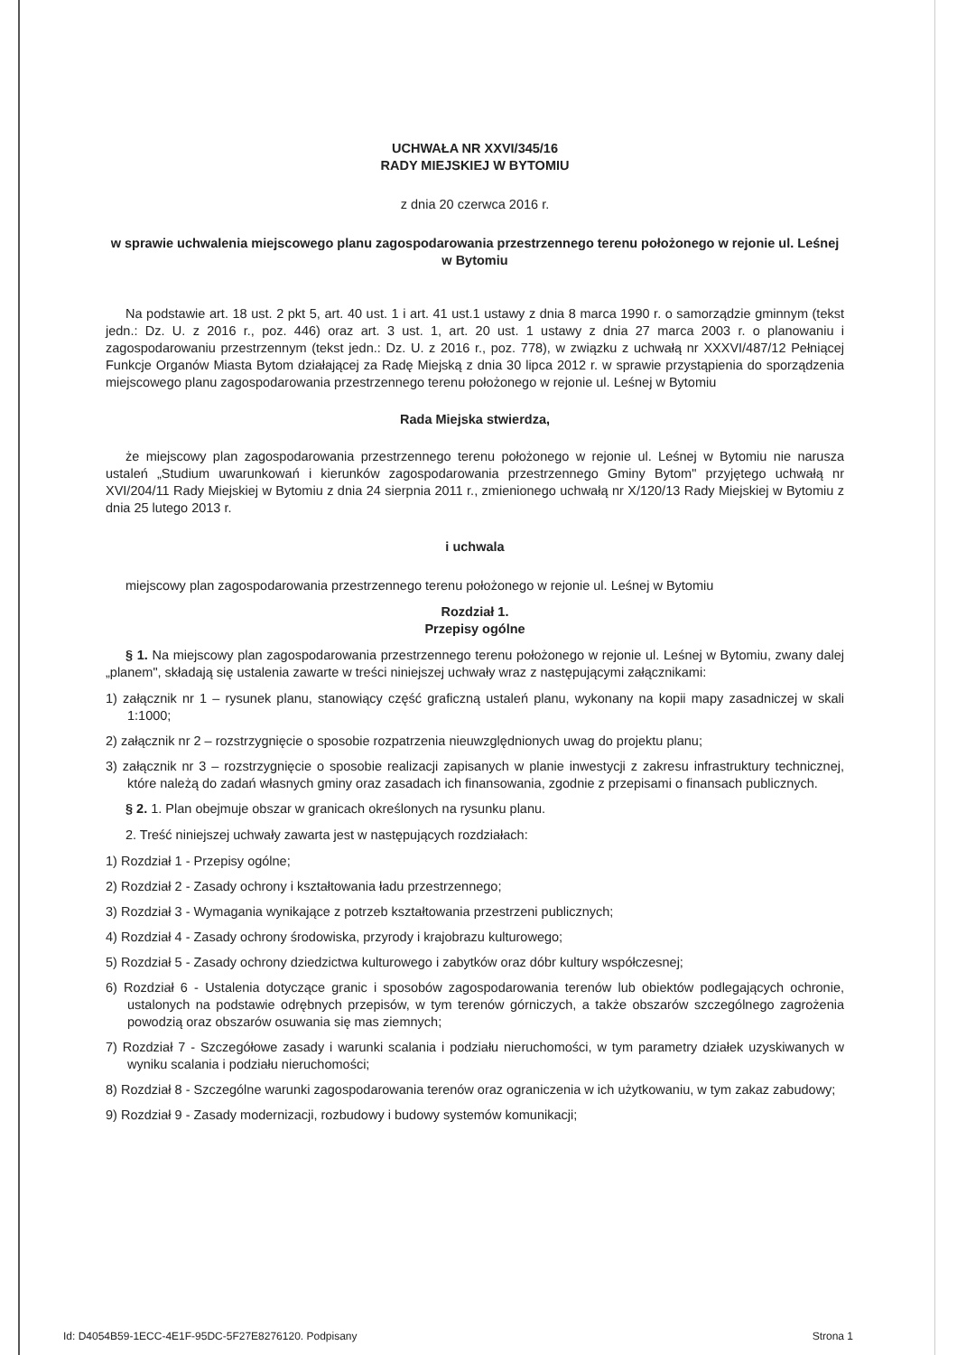UCHWAŁA NR XXVI/345/16
RADY MIEJSKIEJ W BYTOMIU
z dnia 20 czerwca 2016 r.
w sprawie uchwalenia miejscowego planu zagospodarowania przestrzennego terenu położonego w rejonie ul. Leśnej w Bytomiu
Na podstawie art. 18 ust. 2 pkt 5, art. 40 ust. 1 i art. 41 ust.1 ustawy z dnia 8 marca 1990 r. o samorządzie gminnym (tekst jedn.: Dz. U. z 2016 r., poz. 446) oraz art. 3 ust. 1, art. 20 ust. 1 ustawy z dnia 27 marca 2003 r. o planowaniu i zagospodarowaniu przestrzennym (tekst jedn.: Dz. U. z 2016 r., poz. 778), w związku z uchwałą nr XXXVI/487/12 Pełniącej Funkcje Organów Miasta Bytom działającej za Radę Miejską z dnia 30 lipca 2012 r. w sprawie przystąpienia do sporządzenia miejscowego planu zagospodarowania przestrzennego terenu położonego w rejonie ul. Leśnej w Bytomiu
Rada Miejska stwierdza,
że miejscowy plan zagospodarowania przestrzennego terenu położonego w rejonie ul. Leśnej w Bytomiu nie narusza ustaleń „Studium uwarunkowań i kierunków zagospodarowania przestrzennego Gminy Bytom" przyjętego uchwałą nr XVI/204/11 Rady Miejskiej w Bytomiu z dnia 24 sierpnia 2011 r., zmienionego uchwałą nr X/120/13 Rady Miejskiej w Bytomiu z dnia 25 lutego 2013 r.
i uchwala
miejscowy plan zagospodarowania przestrzennego terenu położonego w rejonie ul. Leśnej w Bytomiu
Rozdział 1.
Przepisy ogólne
§ 1. Na miejscowy plan zagospodarowania przestrzennego terenu położonego w rejonie ul. Leśnej w Bytomiu, zwany dalej „planem", składają się ustalenia zawarte w treści niniejszej uchwały wraz z następującymi załącznikami:
1) załącznik nr 1 – rysunek planu, stanowiący część graficzną ustaleń planu, wykonany na kopii mapy zasadniczej w skali 1:1000;
2) załącznik nr 2 – rozstrzygnięcie o sposobie rozpatrzenia nieuwzględnionych uwag do projektu planu;
3) załącznik nr 3 – rozstrzygnięcie o sposobie realizacji zapisanych w planie inwestycji z zakresu infrastruktury technicznej, które należą do zadań własnych gminy oraz zasadach ich finansowania, zgodnie z przepisami o finansach publicznych.
§ 2. 1. Plan obejmuje obszar w granicach określonych na rysunku planu.
2. Treść niniejszej uchwały zawarta jest w następujących rozdziałach:
1) Rozdział 1 - Przepisy ogólne;
2) Rozdział 2 - Zasady ochrony i kształtowania ładu przestrzennego;
3) Rozdział 3 - Wymagania wynikające z potrzeb kształtowania przestrzeni publicznych;
4) Rozdział 4 - Zasady ochrony środowiska, przyrody i krajobrazu kulturowego;
5) Rozdział 5 - Zasady ochrony dziedzictwa kulturowego i zabytków oraz dóbr kultury współczesnej;
6) Rozdział 6 - Ustalenia dotyczące granic i sposobów zagospodarowania terenów lub obiektów podlegających ochronie, ustalonych na podstawie odrębnych przepisów, w tym terenów górniczych, a także obszarów szczególnego zagrożenia powodzią oraz obszarów osuwania się mas ziemnych;
7) Rozdział 7 - Szczegółowe zasady i warunki scalania i podziału nieruchomości, w tym parametry działek uzyskiwanych w wyniku scalania i podziału nieruchomości;
8) Rozdział 8 - Szczególne warunki zagospodarowania terenów oraz ograniczenia w ich użytkowaniu, w tym zakaz zabudowy;
9) Rozdział 9 - Zasady modernizacji, rozbudowy i budowy systemów komunikacji;
Id: D4054B59-1ECC-4E1F-95DC-5F27E8276120. Podpisany Strona 1